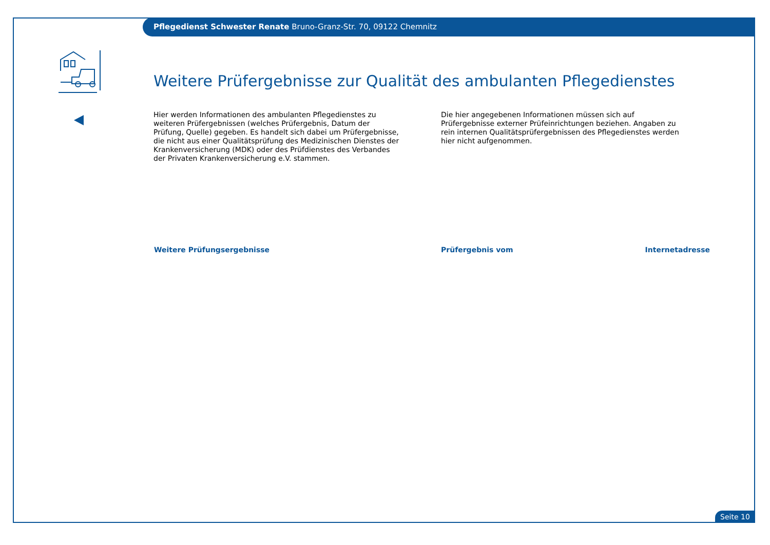Pflegedienst Schwester Renate Bruno-Granz-Str. 70, 09122 Chemnitz
Weitere Prüfergebnisse zur Qualität des ambulanten Pflegedienstes
Hier werden Informationen des ambulanten Pflegedienstes zu weiteren Prüfergebnissen (welches Prüfergebnis, Datum der Prüfung, Quelle) gegeben. Es handelt sich dabei um Prüfergebnisse, die nicht aus einer Qualitätsprüfung des Medizinischen Dienstes der Krankenversicherung (MDK) oder des Prüfdienstes des Verbandes der Privaten Krankenversicherung e.V. stammen.
Die hier angegebenen Informationen müssen sich auf Prüfergebnisse externer Prüfeinrichtungen beziehen. Angaben zu rein internen Qualitätsprüfergebnissen des Pflegedienstes werden hier nicht aufgenommen.
| Weitere Prüfungsergebnisse | Prüfergebnis vom | Internetadresse |
| --- | --- | --- |
Seite 10